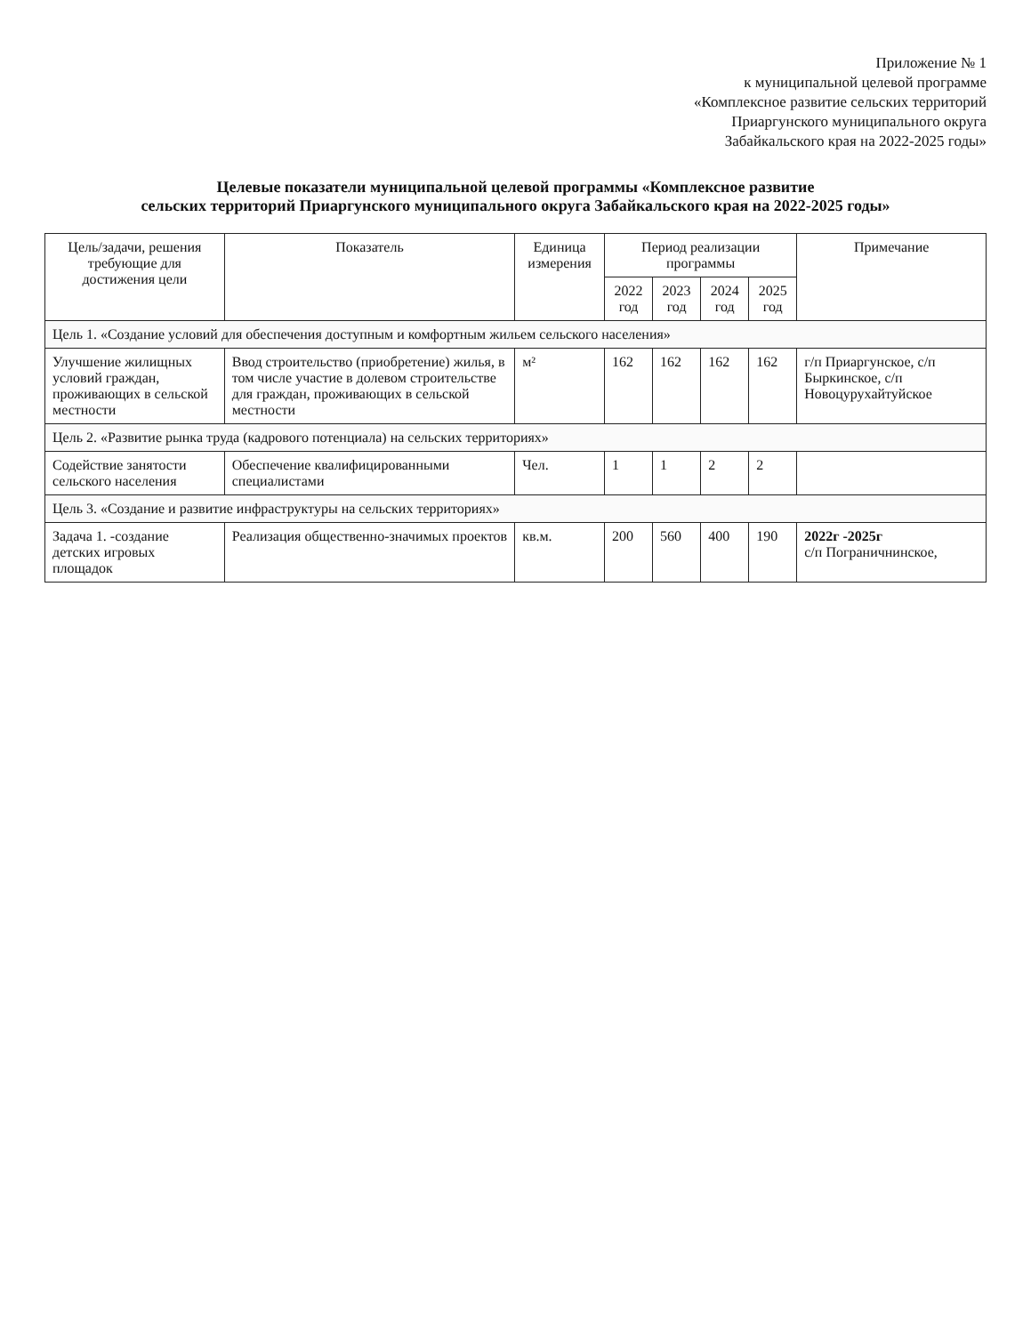Приложение № 1
к муниципальной целевой программе
«Комплексное развитие сельских территорий
Приаргунского муниципального округа
Забайкальского края на 2022-2025 годы»
Целевые показатели муниципальной целевой программы «Комплексное развитие
сельских территорий Приаргунского муниципального округа Забайкальского края на 2022-2025 годы»
| Цель/задачи, решения требующие для достижения цели | Показатель | Единица измерения | Период реализации программы | | | | Примечание |
| --- | --- | --- | --- | --- | --- | --- | --- |
| | | | 2022 год | 2023 год | 2024 год | 2025 год | |
| Цель 1. «Создание условий для обеспечения доступным и комфортным жильем сельского населения» | | | | | | | |
| Улучшение жилищных условий граждан, проживающих в сельской местности | Ввод строительство (приобретение) жилья, в том числе участие в долевом строительстве для граждан, проживающих в сельской местности | м² | 162 | 162 | 162 | 162 | г/п Приаргунское, с/п Быркинское, с/п Новоцурухайтуйское |
| Цель 2. «Развитие рынка труда (кадрового потенциала) на сельских территориях» | | | | | | | |
| Содействие занятости сельского населения | Обеспечение квалифицированными специалистами | Чел. | 1 | 1 | 2 | 2 | |
| Цель 3. «Создание и развитие инфраструктуры на сельских территориях» | | | | | | | |
| Задача 1. -создание детских игровых площадок | Реализация общественно-значимых проектов | кв.м. | 200 | 560 | 400 | 190 | 2022г -2025г с/п Пограничнинское, |